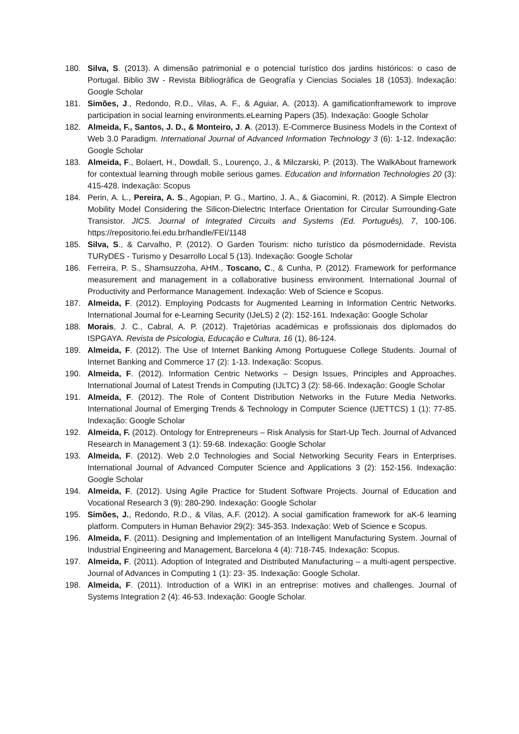180. Silva, S. (2013). A dimensão patrimonial e o potencial turístico dos jardins históricos: o caso de Portugal. Biblio 3W - Revista Bibliográfica de Geografía y Ciencias Sociales 18 (1053). Indexação: Google Scholar
181. Simões, J., Redondo, R.D., Vilas, A. F., & Aguiar, A. (2013). A gamificationframework to improve participation in social learning environments.eLearning Papers (35). Indexação: Google Scholar
182. Almeida, F., Santos, J. D., & Monteiro, J. A. (2013). E-Commerce Business Models in the Context of Web 3.0 Paradigm. International Journal of Advanced Information Technology 3 (6): 1-12. Indexação: Google Scholar
183. Almeida, F., Bolaert, H., Dowdall, S., Lourenço, J., & Milczarski, P. (2013). The WalkAbout framework for contextual learning through mobile serious games. Education and Information Technologies 20 (3): 415-428. Indexação: Scopus
184. Perin, A. L., Pereira, A. S., Agopian, P. G., Martino, J. A., & Giacomini, R. (2012). A Simple Electron Mobility Model Considering the Silicon-Dielectric Interface Orientation for Circular Surrounding-Gate Transistor. JICS. Journal of Integrated Circuits and Systems (Ed. Português), 7, 100-106. https://repositorio.fei.edu.br/handle/FEI/1148
185. Silva, S., & Carvalho, P. (2012). O Garden Tourism: nicho turístico da pósmodernidade. Revista TURyDES - Turismo y Desarrollo Local 5 (13). Indexação: Google Scholar
186. Ferreira, P. S., Shamsuzzoha, AHM., Toscano, C., & Cunha, P. (2012). Framework for performance measurement and management in a collaborative business environment. International Journal of Productivity and Performance Management. Indexação: Web of Science e Scopus.
187. Almeida, F. (2012). Employing Podcasts for Augmented Learning in Information Centric Networks. International Journal for e-Learning Security (IJeLS) 2 (2): 152-161. Indexação: Google Scholar
188. Morais, J. C., Cabral, A. P. (2012). Trajetórias académicas e profissionais dos diplomados do ISPGAYA. Revista de Psicologia, Educação e Cultura, 16 (1), 86-124.
189. Almeida, F. (2012). The Use of Internet Banking Among Portuguese College Students. Journal of Internet Banking and Commerce 17 (2): 1-13. Indexação: Scopus.
190. Almeida, F. (2012). Information Centric Networks – Design Issues, Principles and Approaches. International Journal of Latest Trends in Computing (IJLTC) 3 (2): 58-66. Indexação: Google Scholar
191. Almeida, F. (2012). The Role of Content Distribution Networks in the Future Media Networks. International Journal of Emerging Trends & Technology in Computer Science (IJETTCS) 1 (1): 77-85. Indexação: Google Scholar
192. Almeida, F. (2012). Ontology for Entrepreneurs – Risk Analysis for Start-Up Tech. Journal of Advanced Research in Management 3 (1): 59-68. Indexação: Google Scholar
193. Almeida, F. (2012). Web 2.0 Technologies and Social Networking Security Fears in Enterprises. International Journal of Advanced Computer Science and Applications 3 (2): 152-156. Indexação: Google Scholar
194. Almeida, F. (2012). Using Agile Practice for Student Software Projects. Journal of Education and Vocational Research 3 (9): 280-290. Indexação: Google Scholar
195. Simões, J., Redondo, R.D., & Vilas, A.F. (2012). A social gamification framework for aK-6 learning platform. Computers in Human Behavior 29(2): 345-353. Indexação: Web of Science e Scopus.
196. Almeida, F. (2011). Designing and Implementation of an Intelligent Manufacturing System. Journal of Industrial Engineering and Management, Barcelona 4 (4): 718-745. Indexação: Scopus.
197. Almeida, F. (2011). Adoption of Integrated and Distributed Manufacturing – a multi-agent perspective. Journal of Advances in Computing 1 (1): 23- 35. Indexação: Google Scholar.
198. Almeida, F. (2011). Introduction of a WIKI in an entreprise: motives and challenges. Journal of Systems Integration 2 (4): 46-53. Indexação: Google Scholar.